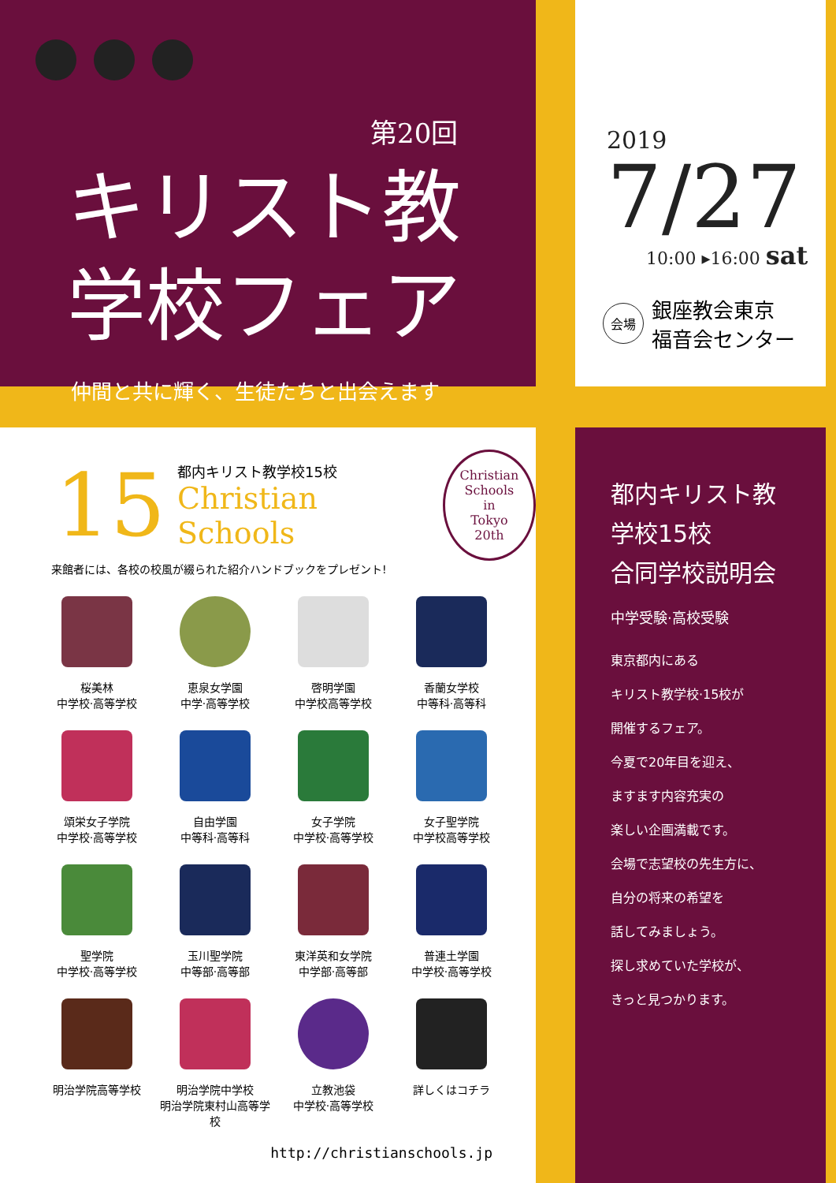第20回
キリスト教
学校フェア
仲間と共に輝く、生徒たちと出会えます
2019
7/27
10:00 ▸16:00 sat
会場 銀座教会東京
福音会センター
15
都内キリスト教学校15校
Christian Schools
Christian
Schools
in
Tokyo
20th
来館者には、各校の校風が綴られた紹介ハンドブックをプレゼント!
桜美林
中学校·高等学校
恵泉女学園
中学·高等学校
啓明学園
中学校高等学校
香蘭女学校
中等科·高等科
頌栄女子学院
中学校·高等学校
自由学園
中等科·高等科
女子学院
中学校·高等学校
女子聖学院
中学校高等学校
聖学院
中学校·高等学校
玉川聖学院
中等部·高等部
東洋英和女学院
中学部·高等部
普連土学園
中学校·高等学校
明治学院高等学校
明治学院中学校
明治学院東村山高等学校
立教池袋
中学校·高等学校
詳しくはコチラ
http://christianschools.jp
都内キリスト教
学校15校
合同学校説明会
中学受験·高校受験
東京都内にある
キリスト教学校·15校が
開催するフェア。
今夏で20年目を迎え、
ますます内容充実の
楽しい企画満載です。
会場で志望校の先生方に、
自分の将来の希望を
話してみましょう。
探し求めていた学校が、
きっと見つかります。